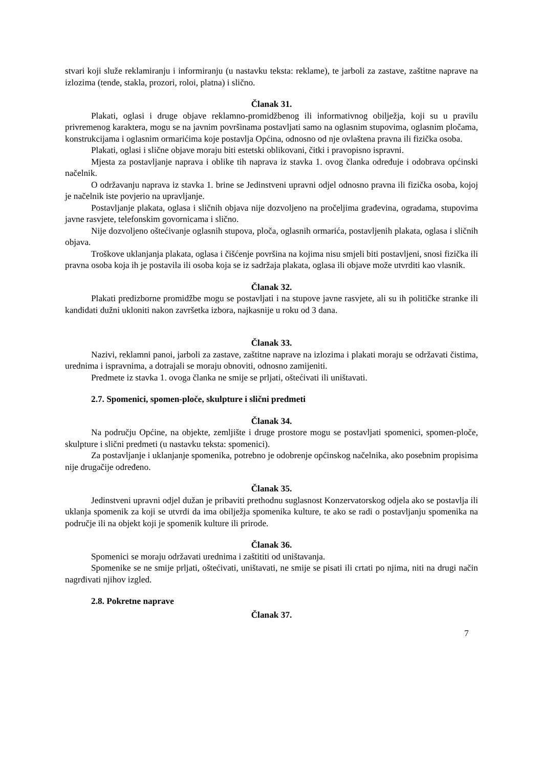stvari koji služe reklamiranju i informiranju (u nastavku teksta: reklame), te jarboli za zastave, zaštitne naprave na izlozima (tende, stakla, prozori, roloi, platna) i slično.
Članak 31.
Plakati, oglasi i druge objave reklamno-promidžbenog ili informativnog obilježja, koji su u pravilu privremenog karaktera, mogu se na javnim površinama postavljati samo na oglasnim stupovima, oglasnim pločama, konstrukcijama i oglasnim ormarićima koje postavlja Općina, odnosno od nje ovlaštena pravna ili fizička osoba.
Plakati, oglasi i slične objave moraju biti estetski oblikovani, čitki i pravopisno ispravni.
Mjesta za postavljanje naprava i oblike tih naprava iz stavka 1. ovog članka određuje i odobrava općinski načelnik.
O održavanju naprava iz stavka 1. brine se Jedinstveni upravni odjel odnosno pravna ili fizička osoba, kojoj je načelnik iste povjerio na upravljanje.
Postavljanje plakata, oglasa i sličnih objava nije dozvoljeno na pročeljima građevina, ogradama, stupovima javne rasvjete, telefonskim govornicama i slično.
Nije dozvoljeno oštećivanje oglasnih stupova, ploča, oglasnih ormarića, postavljenih plakata, oglasa i sličnih objava.
Troškove uklanjanja plakata, oglasa i čišćenje površina na kojima nisu smjeli biti postavljeni, snosi fizička ili pravna osoba koja ih je postavila ili osoba koja se iz sadržaja plakata, oglasa ili objave može utvrditi kao vlasnik.
Članak 32.
Plakati predizborne promidžbe mogu se postavljati i na stupove javne rasvjete, ali su ih političke stranke ili kandidati dužni ukloniti nakon završetka izbora, najkasnije u roku od 3 dana.
Članak 33.
Nazivi, reklamni panoi, jarboli za zastave, zaštitne naprave na izlozima i plakati moraju se održavati čistima, urednima i ispravnima, a dotrajali se moraju obnoviti, odnosno zamijeniti.
Predmete iz stavka 1. ovoga članka ne smije se prljati, oštećivati ili uništavati.
2.7. Spomenici, spomen-ploče, skulpture i slični predmeti
Članak 34.
Na području Općine, na objekte, zemljište i druge prostore mogu se postavljati spomenici, spomen-ploče, skulpture i slični predmeti (u nastavku teksta: spomenici).
Za postavljanje i uklanjanje spomenika, potrebno je odobrenje općinskog načelnika, ako posebnim propisima nije drugačije određeno.
Članak 35.
Jedinstveni upravni odjel dužan je pribaviti prethodnu suglasnost Konzervatorskog odjela ako se postavlja ili uklanja spomenik za koji se utvrdi da ima obilježja spomenika kulture, te ako se radi o postavljanju spomenika na područje ili na objekt koji je spomenik kulture ili prirode.
Članak 36.
Spomenici se moraju održavati urednima i zaštititi od uništavanja.
Spomenike se ne smije prljati, oštećivati, uništavati, ne smije se pisati ili crtati po njima, niti na drugi način nagrđivati njihov izgled.
2.8. Pokretne naprave
Članak 37.
7